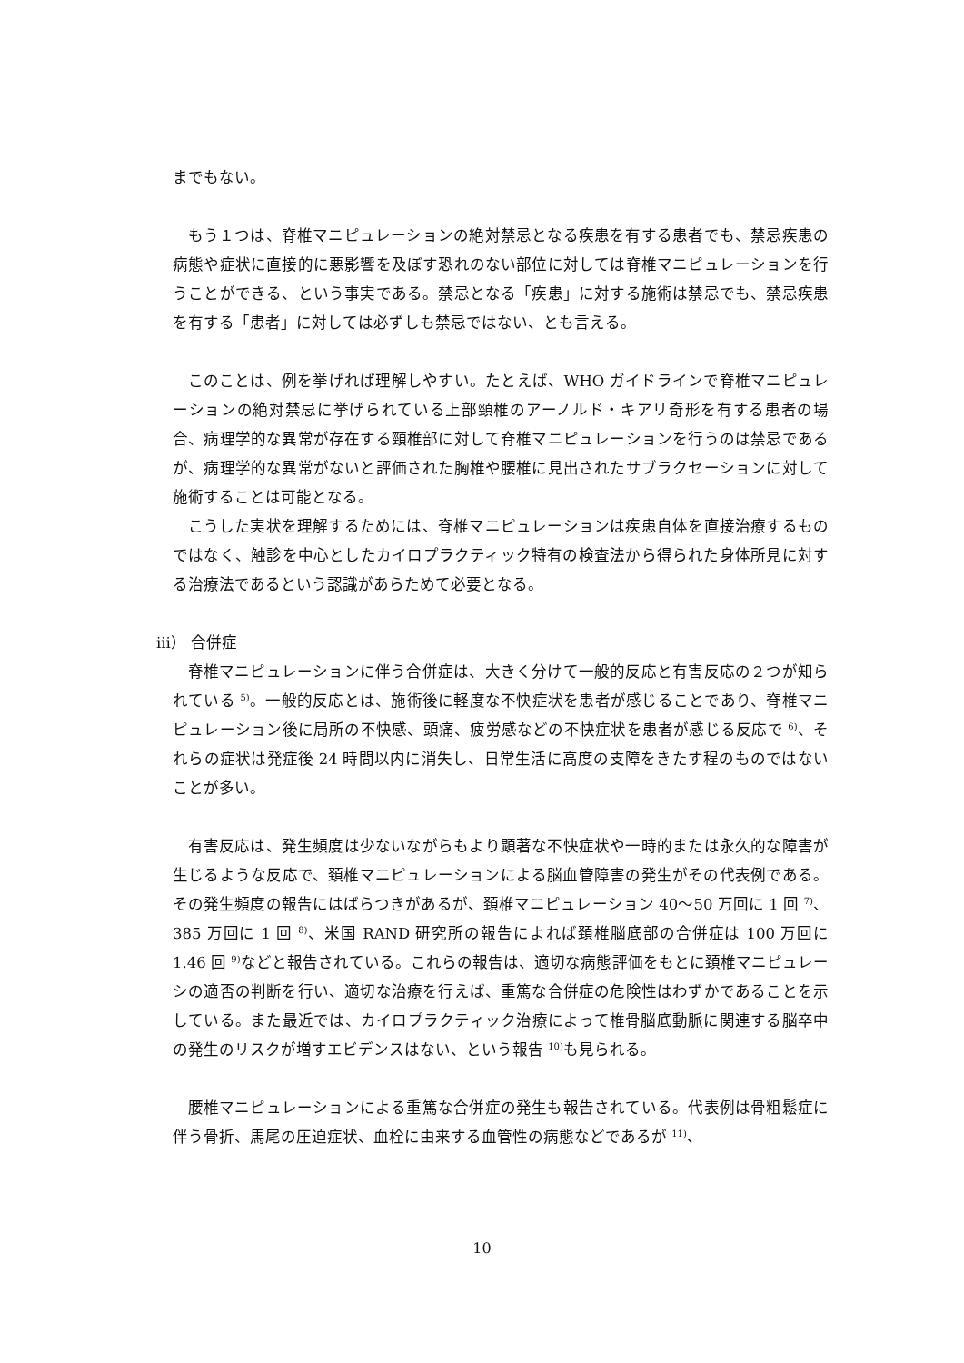までもない。
もう１つは、脊椎マニピュレーションの絶対禁忌となる疾患を有する患者でも、禁忌疾患の病態や症状に直接的に悪影響を及ぼす恐れのない部位に対しては脊椎マニピュレーションを行うことができる、という事実である。禁忌となる「疾患」に対する施術は禁忌でも、禁忌疾患を有する「患者」に対しては必ずしも禁忌ではない、とも言える。
このことは、例を挙げれば理解しやすい。たとえば、WHO ガイドラインで脊椎マニピュレーションの絶対禁忌に挙げられている上部頸椎のアーノルド・キアリ奇形を有する患者の場合、病理学的な異常が存在する頸椎部に対して脊椎マニピュレーションを行うのは禁忌であるが、病理学的な異常がないと評価された胸椎や腰椎に見出されたサブラクセーションに対して施術することは可能となる。
こうした実状を理解するためには、脊椎マニピュレーションは疾患自体を直接治療するものではなく、触診を中心としたカイロプラクティック特有の検査法から得られた身体所見に対する治療法であるという認識があらためて必要となる。
ⅲ） 合併症
脊椎マニピュレーションに伴う合併症は、大きく分けて一般的反応と有害反応の２つが知られている <sup>5)</sup>。一般的反応とは、施術後に軽度な不快症状を患者が感じることであり、脊椎マニピュレーション後に局所の不快感、頭痛、疲労感などの不快症状を患者が感じる反応で <sup>6)</sup>、それらの症状は発症後 24 時間以内に消失し、日常生活に高度の支障をきたす程のものではないことが多い。
有害反応は、発生頻度は少ないながらもより顕著な不快症状や一時的または永久的な障害が生じるような反応で、頚椎マニピュレーションによる脳血管障害の発生がその代表例である。その発生頻度の報告にはばらつきがあるが、頚椎マニピュレーション 40〜50 万回に 1 回 <sup>7)</sup>、385 万回に 1 回 <sup>8)</sup>、米国 RAND 研究所の報告によれば頚椎脳底部の合併症は 100 万回に 1.46 回 <sup>9)</sup>などと報告されている。これらの報告は、適切な病態評価をもとに頚椎マニピュレーシの適否の判断を行い、適切な治療を行えば、重篤な合併症の危険性はわずかであることを示している。また最近では、カイロプラクティック治療によって椎骨脳底動脈に関連する脳卒中の発生のリスクが増すエビデンスはない、という報告 <sup>10)</sup>も見られる。
腰椎マニピュレーションによる重篤な合併症の発生も報告されている。代表例は骨粗鬆症に伴う骨折、馬尾の圧迫症状、血栓に由来する血管性の病態などであるが <sup>11)</sup>、
10